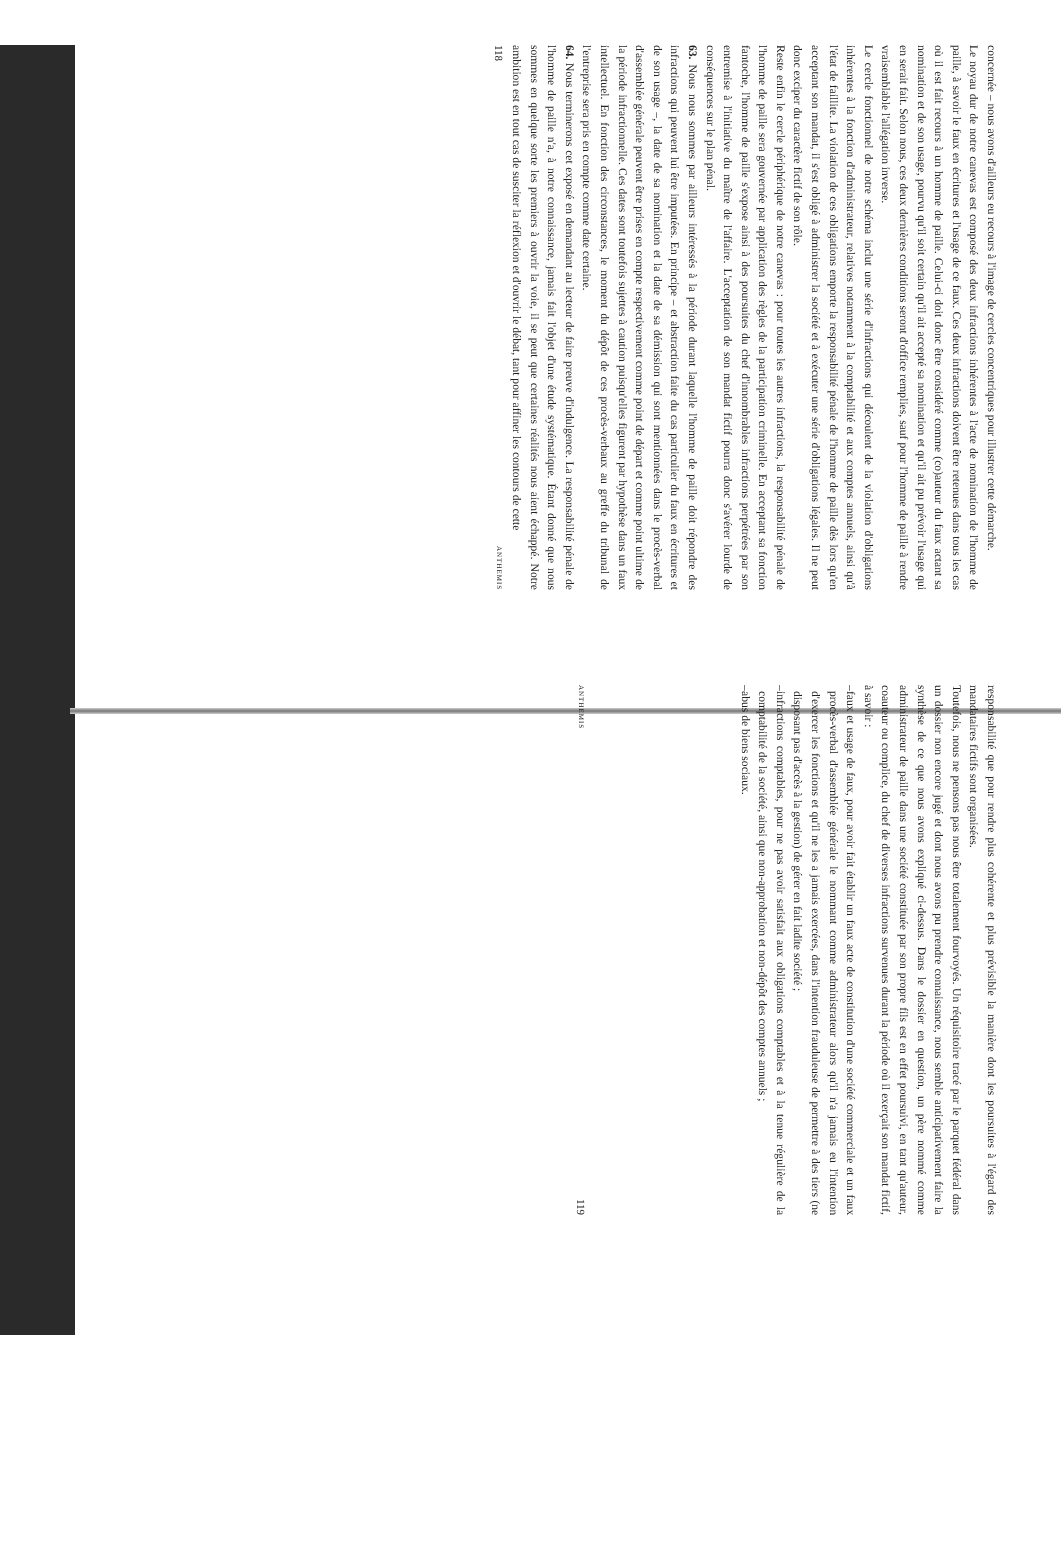concernée – nous avons d'ailleurs eu recours à l'image de cercles concentriques pour illustrer cette démarche.
Le noyau dur de notre canevas est composé des deux infractions inhérentes à l'acte de nomination de l'homme de paille, à savoir le faux en écritures et l'usage de ce faux. Ces deux infractions doivent être retenues dans tous les cas où il est fait recours à un homme de paille. Celui-ci doit donc être considéré comme (co)auteur du faux actant sa nomination et de son usage, pourvu qu'il soit certain qu'il ait accepté sa nomination et qu'il ait pu prévoir l'usage qui en serait fait. Selon nous, ces deux dernières conditions seront d'office remplies, sauf pour l'homme de paille à rendre vraisemblable l'allégation inverse.
Le cercle fonctionnel de notre schéma inclut une série d'infractions qui découlent de la violation d'obligations inhérentes à la fonction d'administrateur, relatives notamment à la comptabilité et aux comptes annuels, ainsi qu'à l'état de faillite. La violation de ces obligations emporte la responsabilité pénale de l'homme de paille dès lors qu'en acceptant son mandat, il s'est obligé à administrer la société et à exécuter une série d'obligations légales. Il ne peut donc exciper du caractère fictif de son rôle.
Reste enfin le cercle périphérique de notre canevas : pour toutes les autres infractions, la responsabilité pénale de l'homme de paille sera gouvernée par application des règles de la participation criminelle. En acceptant sa fonction fantoche, l'homme de paille s'expose ainsi à des poursuites du chef d'innombrables infractions perpétrées par son entremise à l'initiative du maître de l'affaire. L'acceptation de son mandat fictif pourra donc s'avérer lourde de conséquences sur le plan pénal.
63. Nous nous sommes par ailleurs intéressés à la période durant laquelle l'homme de paille doit répondre des infractions qui peuvent lui être imputées. En principe – et abstraction faite du cas particulier du faux en écritures et de son usage –, la date de sa nomination et la date de sa démission qui sont mentionnées dans le procès-verbal d'assemblée générale peuvent être prises en compte respectivement comme point de départ et comme point ultime de la période infractionnelle. Ces dates sont toutefois sujettes à caution puisqu'elles figurent par hypothèse dans un faux intellectuel. En fonction des circonstances, le moment du dépôt de ces procès-verbaux au greffe du tribunal de l'entreprise sera pris en compte comme date certaine.
64. Nous terminerons cet exposé en demandant au lecteur de faire preuve d'indulgence. La responsabilité pénale de l'homme de paille n'a, à notre connaissance, jamais fait l'objet d'une étude systématique. Étant donné que nous sommes en quelque sorte les premiers à ouvrir la voie, il se peut que certaines réalités nous aient échappé. Notre ambition est en tout cas de susciter la réflexion et d'ouvrir le débat, tant pour affiner les contours de cette
118 ANTHEMIS
responsabilité que pour rendre plus cohérente et plus prévisible la manière dont les poursuites à l'égard des mandataires fictifs sont organisées.
Toutefois, nous ne pensons pas nous être totalement fourvoyés. Un réquisitoire tracé par le parquet fédéral dans un dossier non encore jugé et dont nous avons pu prendre connaissance, nous semble anticipativement faire la synthèse de ce que nous avons expliqué ci-dessus. Dans le dossier en question, un père nommé comme administrateur de paille dans une société constituée par son propre fils est en effet poursuivi, en tant qu'auteur, coauteur ou complice, du chef de diverses infractions survenues durant la période où il exerçait son mandat fictif, à savoir :
– faux et usage de faux, pour avoir fait établir un faux acte de constitution d'une société commerciale et un faux procès-verbal d'assemblée générale le nommant comme administrateur alors qu'il n'a jamais eu l'intention d'exercer les fonctions et qu'il ne les a jamais exercées, dans l'intention frauduleuse de permettre à des tiers (ne disposant pas d'accès à la gestion) de gérer en fait ladite société ;
– infractions comptables, pour ne pas avoir satisfait aux obligations comptables et à la tenue régulière de la comptabilité de la société, ainsi que non-approbation et non-dépôt des comptes annuels ;
– abus de biens sociaux.
ANTHEMIS 119